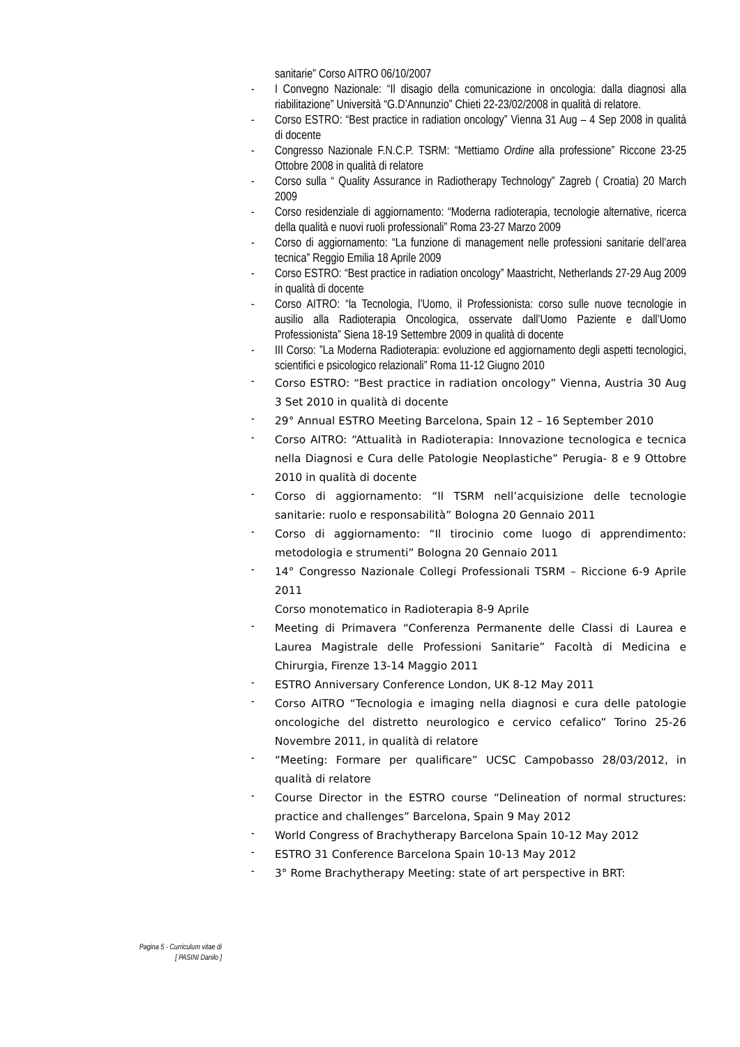sanitarie” Corso AITRO 06/10/2007
- I Convegno Nazionale: “Il disagio della comunicazione in oncologia: dalla diagnosi alla riabilitazione” Università “G.D’Annunzio” Chieti 22-23/02/2008 in qualità di relatore.
- Corso ESTRO: “Best practice in radiation oncology” Vienna 31 Aug – 4 Sep 2008 in qualità di docente
- Congresso Nazionale F.N.C.P. TSRM: “Mettiamo Ordine alla professione” Riccone 23-25 Ottobre 2008 in qualità di relatore
- Corso sulla “ Quality Assurance in Radiotherapy Technology” Zagreb ( Croatia) 20 March 2009
- Corso residenziale di aggiornamento: “Moderna radioterapia, tecnologie alternative, ricerca della qualità e nuovi ruoli professionali” Roma 23-27 Marzo 2009
- Corso di aggiornamento: “La funzione di management nelle professioni sanitarie dell’area tecnica” Reggio Emilia 18 Aprile 2009
- Corso ESTRO: “Best practice in radiation oncology” Maastricht, Netherlands 27-29 Aug 2009 in qualità di docente
- Corso AITRO: “la Tecnologia, l’Uomo, il Professionista: corso sulle nuove tecnologie in ausilio alla Radioterapia Oncologica, osservate dall’Uomo Paziente e dall’Uomo Professionista” Siena 18-19 Settembre 2009 in qualità di docente
- III Corso: ”La Moderna Radioterapia: evoluzione ed aggiornamento degli aspetti tecnologici, scientifici e psicologico relazionali” Roma 11-12 Giugno 2010
- Corso ESTRO: “Best practice in radiation oncology” Vienna, Austria 30 Aug 3 Set 2010 in qualità di docente
- 29° Annual ESTRO Meeting Barcelona, Spain 12 – 16 September 2010
- Corso AITRO: “Attualità in Radioterapia: Innovazione tecnologica e tecnica nella Diagnosi e Cura delle Patologie Neoplastiche” Perugia- 8 e 9 Ottobre 2010 in qualità di docente
- Corso di aggiornamento: “Il TSRM nell’acquisizione delle tecnologie sanitarie: ruolo e responsabilità” Bologna 20 Gennaio 2011
- Corso di aggiornamento: “Il tirocinio come luogo di apprendimento: metodologia e strumenti” Bologna 20 Gennaio 2011
- 14° Congresso Nazionale Collegi Professionali TSRM – Riccione 6-9 Aprile 2011
Corso monotematico in Radioterapia 8-9 Aprile
- Meeting di Primavera “Conferenza Permanente delle Classi di Laurea e Laurea Magistrale delle Professioni Sanitarie” Facoltà di Medicina e Chirurgia, Firenze 13-14 Maggio 2011
- ESTRO Anniversary Conference London, UK 8-12 May 2011
- Corso AITRO “Tecnologia e imaging nella diagnosi e cura delle patologie oncologiche del distretto neurologico e cervico cefalico” Torino 25-26 Novembre 2011, in qualità di relatore
- “Meeting: Formare per qualificare” UCSC Campobasso 28/03/2012, in qualità di relatore
- Course Director in the ESTRO course “Delineation of normal structures: practice and challenges” Barcelona, Spain 9 May 2012
- World Congress of Brachytherapy Barcelona Spain 10-12 May 2012
- ESTRO 31 Conference Barcelona Spain 10-13 May 2012
- 3° Rome Brachytherapy Meeting: state of art perspective in BRT:
Pagina 5 - Curriculum vitae di
[ PASINI Danilo ]